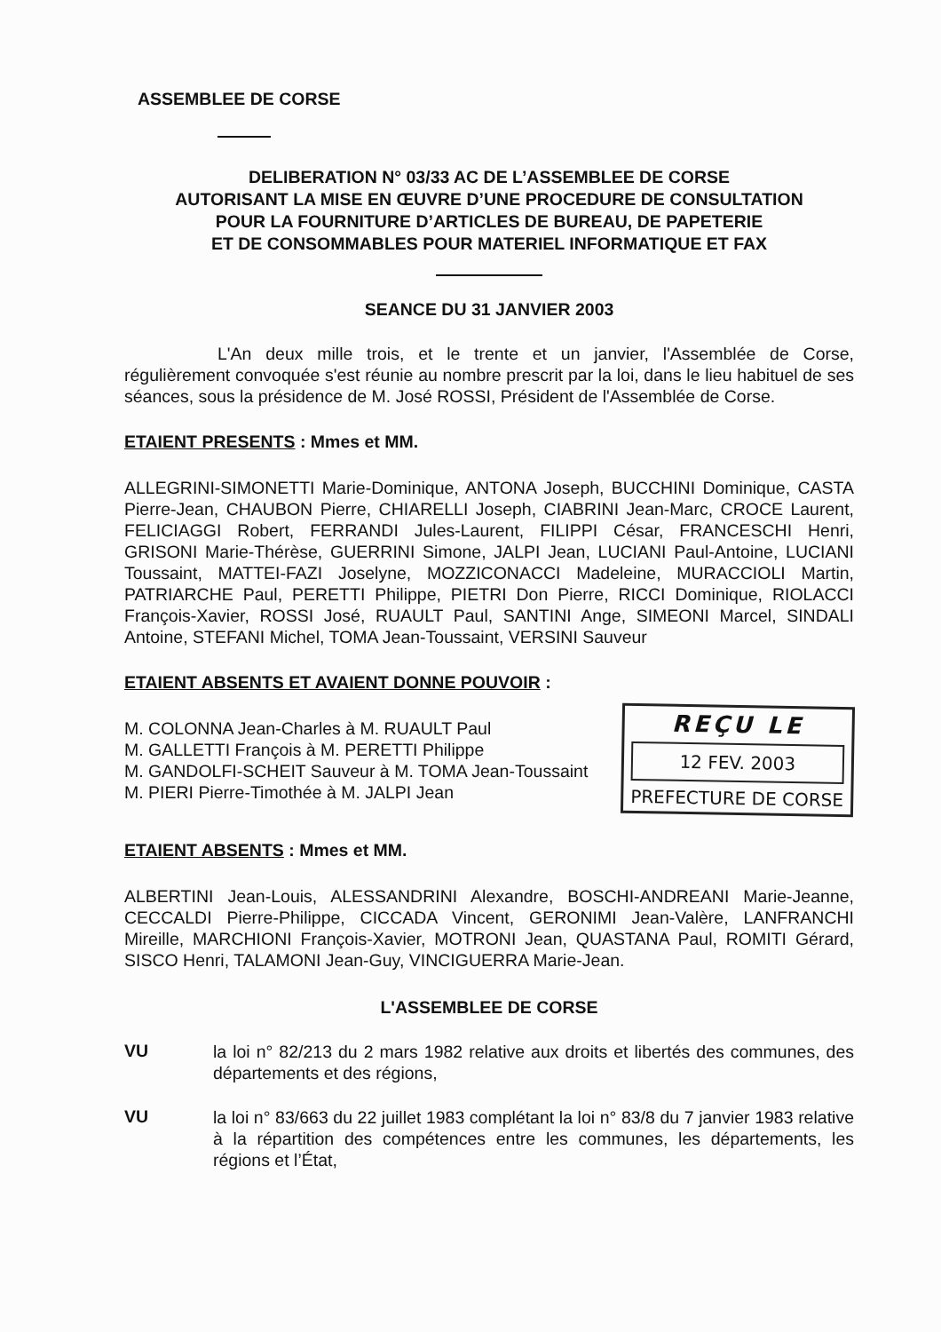ASSEMBLEE DE CORSE
DELIBERATION N° 03/33 AC DE L’ASSEMBLEE DE CORSE
AUTORISANT LA MISE EN ŒUVRE D’UNE PROCEDURE DE CONSULTATION
POUR LA FOURNITURE D’ARTICLES DE BUREAU, DE PAPETERIE
ET DE CONSOMMABLES POUR MATERIEL INFORMATIQUE ET FAX
SEANCE DU 31 JANVIER 2003
L'An deux mille trois, et le trente et un janvier, l'Assemblée de Corse, régulièrement convoquée s'est réunie au nombre prescrit par la loi, dans le lieu habituel de ses séances, sous la présidence de M. José ROSSI, Président de l'Assemblée de Corse.
ETAIENT PRESENTS : Mmes et MM.
ALLEGRINI-SIMONETTI Marie-Dominique, ANTONA Joseph, BUCCHINI Dominique, CASTA Pierre-Jean, CHAUBON Pierre, CHIARELLI Joseph, CIABRINI Jean-Marc, CROCE Laurent, FELICIAGGI Robert, FERRANDI Jules-Laurent, FILIPPI César, FRANCESCHI Henri, GRISONI Marie-Thérèse, GUERRINI Simone, JALPI Jean, LUCIANI Paul-Antoine, LUCIANI Toussaint, MATTEI-FAZI Joselyne, MOZZICONACCI Madeleine, MURACCIOLI Martin, PATRIARCHE Paul, PERETTI Philippe, PIETRI Don Pierre, RICCI Dominique, RIOLACCI François-Xavier, ROSSI José, RUAULT Paul, SANTINI Ange, SIMEONI Marcel, SINDALI Antoine, STEFANI Michel, TOMA Jean-Toussaint, VERSINI Sauveur
ETAIENT ABSENTS ET AVAIENT DONNE POUVOIR :
M. COLONNA Jean-Charles à M. RUAULT Paul
M. GALLETTI François à M. PERETTI Philippe
M. GANDOLFI-SCHEIT Sauveur à M. TOMA Jean-Toussaint
M. PIERI Pierre-Timothée à M. JALPI Jean
REÇU LE
12 FEV. 2003
PREFECTURE DE CORSE
ETAIENT ABSENTS : Mmes et MM.
ALBERTINI Jean-Louis, ALESSANDRINI Alexandre, BOSCHI-ANDREANI Marie-Jeanne, CECCALDI Pierre-Philippe, CICCADA Vincent, GERONIMI Jean-Valère, LANFRANCHI Mireille, MARCHIONI François-Xavier, MOTRONI Jean, QUASTANA Paul, ROMITI Gérard, SISCO Henri, TALAMONI Jean-Guy, VINCIGUERRA Marie-Jean.
L'ASSEMBLEE DE CORSE
VU
la loi n° 82/213 du 2 mars 1982 relative aux droits et libertés des communes, des départements et des régions,
VU
la loi n° 83/663 du 22 juillet 1983 complétant la loi n° 83/8 du 7 janvier 1983 relative à la répartition des compétences entre les communes, les départements, les régions et l’État,